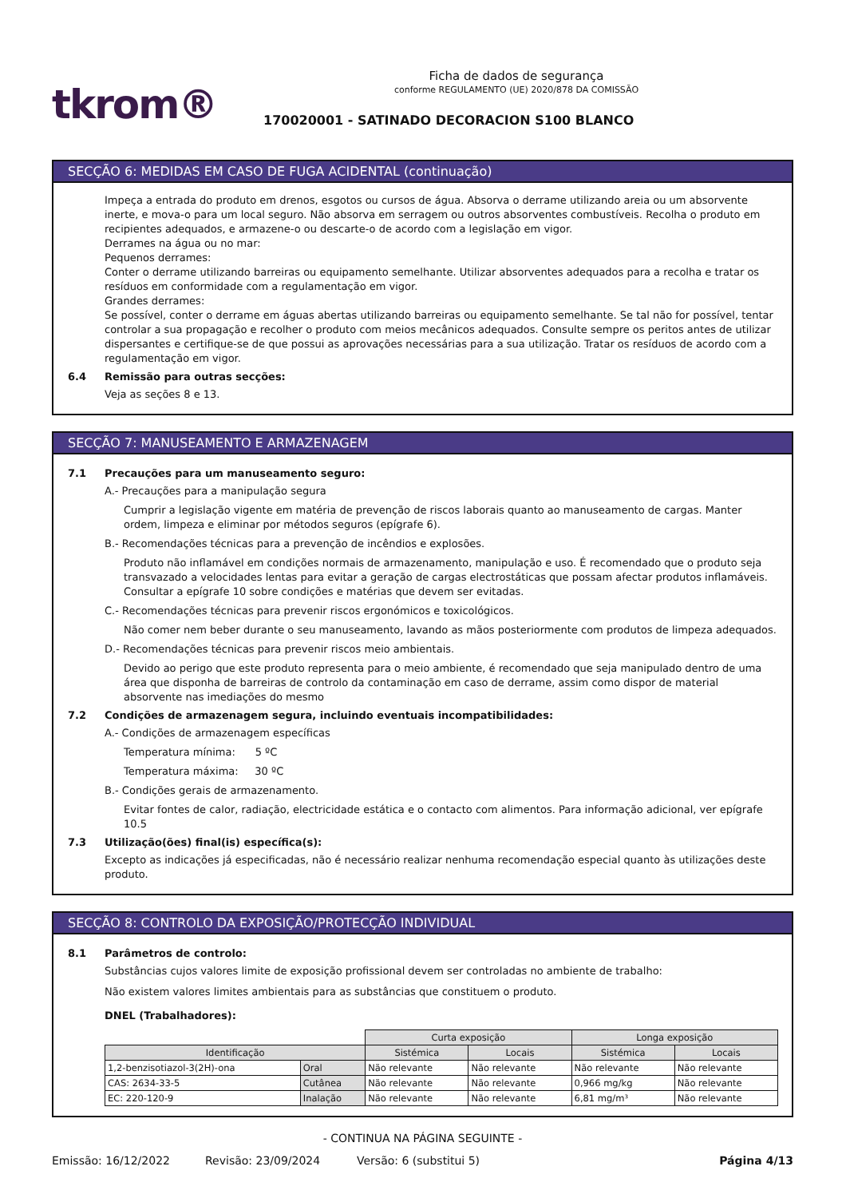tkrom®
Ficha de dados de segurança
conforme REGULAMENTO (UE) 2020/878 DA COMISSÃO
170020001 - SATINADO DECORACION S100 BLANCO
SECÇÃO 6: MEDIDAS EM CASO DE FUGA ACIDENTAL (continuação)
Impeça a entrada do produto em drenos, esgotos ou cursos de água. Absorva o derrame utilizando areia ou um absorvente inerte, e mova-o para um local seguro. Não absorva em serragem ou outros absorventes combustíveis. Recolha o produto em recipientes adequados, e armazene-o ou descarte-o de acordo com a legislação em vigor.
Derrames na água ou no mar:
Pequenos derrames:
Conter o derrame utilizando barreiras ou equipamento semelhante. Utilizar absorventes adequados para a recolha e tratar os resíduos em conformidade com a regulamentação em vigor.
Grandes derrames:
Se possível, conter o derrame em águas abertas utilizando barreiras ou equipamento semelhante. Se tal não for possível, tentar controlar a sua propagação e recolher o produto com meios mecânicos adequados. Consulte sempre os peritos antes de utilizar dispersantes e certifique-se de que possui as aprovações necessárias para a sua utilização. Tratar os resíduos de acordo com a regulamentação em vigor.
6.4 Remissão para outras secções:
Veja as seções 8 e 13.
SECÇÃO 7: MANUSEAMENTO E ARMAZENAGEM
7.1 Precauções para um manuseamento seguro:
A.- Precauções para a manipulação segura
Cumprir a legislação vigente em matéria de prevenção de riscos laborais quanto ao manuseamento de cargas. Manter ordem, limpeza e eliminar por métodos seguros (epígrafe 6).
B.- Recomendações técnicas para a prevenção de incêndios e explosões.
Produto não inflamável em condições normais de armazenamento, manipulação e uso. É recomendado que o produto seja transvazado a velocidades lentas para evitar a geração de cargas electrostáticas que possam afectar produtos inflamáveis. Consultar a epígrafe 10 sobre condições e matérias que devem ser evitadas.
C.- Recomendações técnicas para prevenir riscos ergonómicos e toxicológicos.
Não comer nem beber durante o seu manuseamento, lavando as mãos posteriormente com produtos de limpeza adequados.
D.- Recomendações técnicas para prevenir riscos meio ambientais.
Devido ao perigo que este produto representa para o meio ambiente, é recomendado que seja manipulado dentro de uma área que disponha de barreiras de controlo da contaminação em caso de derrame, assim como dispor de material absorvente nas imediações do mesmo
7.2 Condições de armazenagem segura, incluindo eventuais incompatibilidades:
A.- Condições de armazenagem específicas
Temperatura mínima: 5 ºC
Temperatura máxima: 30 ºC
B.- Condições gerais de armazenamento.
Evitar fontes de calor, radiação, electricidade estática e o contacto com alimentos. Para informação adicional, ver epígrafe 10.5
7.3 Utilização(ões) final(is) específica(s):
Excepto as indicações já especificadas, não é necessário realizar nenhuma recomendação especial quanto às utilizações deste produto.
SECÇÃO 8: CONTROLO DA EXPOSIÇÃO/PROTECÇÃO INDIVIDUAL
8.1 Parâmetros de controlo:
Substâncias cujos valores limite de exposição profissional devem ser controladas no ambiente de trabalho:
Não existem valores limites ambientais para as substâncias que constituem o produto.
DNEL (Trabalhadores):
| | | Curta exposição | | Longa exposição | |
| Identificação | | Sistémica | Locais | Sistémica | Locais |
| 1,2-benzisotiazol-3(2H)-ona | Oral | Não relevante | Não relevante | Não relevante | Não relevante |
| CAS: 2634-33-5 | Cutânea | Não relevante | Não relevante | 0,966 mg/kg | Não relevante |
| EC: 220-120-9 | Inalação | Não relevante | Não relevante | 6,81 mg/m³ | Não relevante |
- CONTINUA NA PÁGINA SEGUINTE -
Emissão: 16/12/2022 Revisão: 23/09/2024 Versão: 6 (substitui 5) Página 4/13